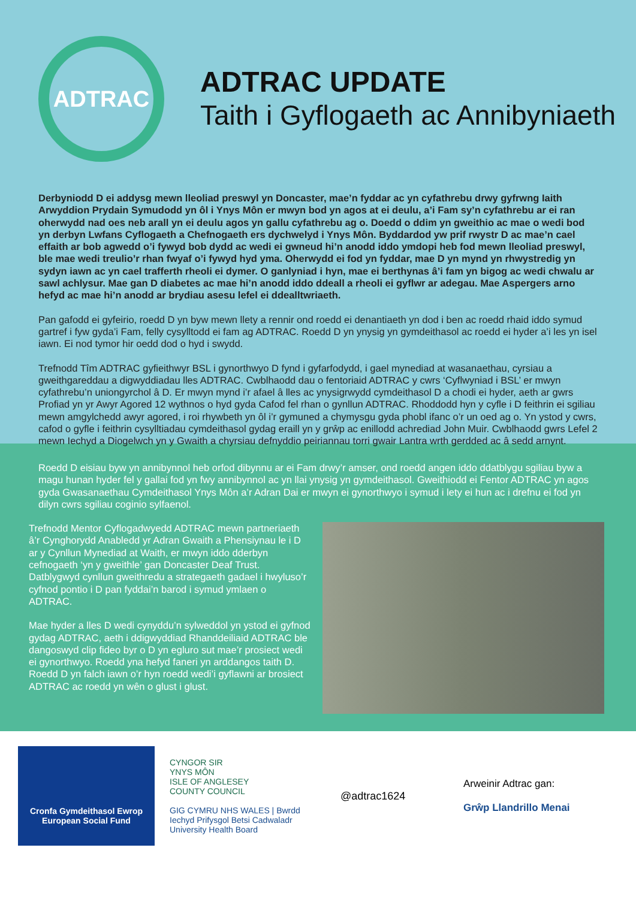ADTRAC
ADTRAC UPDATE
Taith i Gyflogaeth ac Annibyniaeth
Derbyniodd D ei addysg mewn lleoliad preswyl yn Doncaster, mae’n fyddar ac yn cyfathrebu drwy gyfrwng Iaith Arwyddion Prydain Symudodd yn ôl i Ynys Môn er mwyn bod yn agos at ei deulu, a’i Fam sy’n cyfathrebu ar ei ran oherwydd nad oes neb arall yn ei deulu agos yn gallu cyfathrebu ag o. Doedd o ddim yn gweithio ac mae o wedi bod yn derbyn Lwfans Cyflogaeth a Chefnogaeth ers dychwelyd i Ynys Môn. Byddardod yw prif rwystr D ac mae’n cael effaith ar bob agwedd o’i fywyd bob dydd ac wedi ei gwneud hi’n anodd iddo ymdopi heb fod mewn lleoliad preswyl, ble mae wedi treulio’r rhan fwyaf o’i fywyd hyd yma. Oherwydd ei fod yn fyddar, mae D yn mynd yn rhwystredig yn sydyn iawn ac yn cael trafferth rheoli ei dymer. O ganlyniad i hyn, mae ei berthynas â’i fam yn bigog ac wedi chwalu ar sawl achlysur. Mae gan D diabetes ac mae hi’n anodd iddo ddeall a rheoli ei gyflwr ar adegau. Mae Aspergers arno hefyd ac mae hi’n anodd ar brydiau asesu lefel ei ddealltwriaeth.
Pan gafodd ei gyfeirio, roedd D yn byw mewn llety a rennir ond roedd ei denantiaeth yn dod i ben ac roedd rhaid iddo symud gartref i fyw gyda’i Fam, felly cysylltodd ei fam ag ADTRAC. Roedd D yn ynysig yn gymdeithasol ac roedd ei hyder a’i les yn isel iawn. Ei nod tymor hir oedd dod o hyd i swydd.
Trefnodd Tîm ADTRAC gyfieithwyr BSL i gynorthwyo D fynd i gyfarfodydd, i gael mynediad at wasanaethau, cyrsiau a gweithgareddau a digwyddiadau lles ADTRAC. Cwblhaodd dau o fentoriaid ADTRAC y cwrs ‘Cyflwyniad i BSL’ er mwyn cyfathrebu’n uniongyrchol â D. Er mwyn mynd i’r afael â lles ac ynysigrwydd cymdeithasol D a chodi ei hyder, aeth ar gwrs Profiad yn yr Awyr Agored 12 wythnos o hyd gyda Cafod fel rhan o gynllun ADTRAC. Rhoddodd hyn y cyfle i D feithrin ei sgiliau mewn amgylchedd awyr agored, i roi rhywbeth yn ôl i’r gymuned a chymysgu gyda phobl ifanc o’r un oed ag o. Yn ystod y cwrs, cafod o gyfle i feithrin cysylltiadau cymdeithasol gydag eraill yn y grŵp ac enillodd achrediad John Muir. Cwblhaodd gwrs Lefel 2 mewn Iechyd a Diogelwch yn y Gwaith a chyrsiau defnyddio peiriannau torri gwair Lantra wrth gerdded ac â sedd arnynt.
Roedd D eisiau byw yn annibynnol heb orfod dibynnu ar ei Fam drwy’r amser, ond roedd angen iddo ddatblygu sgiliau byw a magu hunan hyder fel y gallai fod yn fwy annibynnol ac yn llai ynysig yn gymdeithasol. Gweithiodd ei Fentor ADTRAC yn agos gyda Gwasanaethau Cymdeithasol Ynys Môn a’r Adran Dai er mwyn ei gynorthwyo i symud i lety ei hun ac i drefnu ei fod yn dilyn cwrs sgiliau coginio sylfaenol.
Trefnodd Mentor Cyflogadwyedd ADTRAC mewn partneriaeth â’r Cynghorydd Anabledd yr Adran Gwaith a Phensiynau le i D ar y Cynllun Mynediad at Waith, er mwyn iddo dderbyn cefnogaeth ‘yn y gweithle’ gan Doncaster Deaf Trust. Datblygwyd cynllun gweithredu a strategaeth gadael i hwyluso’r cyfnod pontio i D pan fyddai’n barod i symud ymlaen o ADTRAC.
Mae hyder a lles D wedi cynyddu’n sylweddol yn ystod ei gyfnod gydag ADTRAC, aeth i ddigwyddiad Rhanddeiliaid ADTRAC ble dangoswyd clip fideo byr o D yn egluro sut mae’r prosiect wedi ei gynorthwyo. Roedd yna hefyd faneri yn arddangos taith D. Roedd D yn falch iawn o’r hyn roedd wedi’i gyflawni ar brosiect ADTRAC ac roedd yn wên o glust i glust.
Cronfa Gymdeithasol Ewrop
European Social Fund
CYNGOR SIR
YNYS MÔN
ISLE OF ANGLESEY
COUNTY COUNCIL
GIG CYMRU NHS WALES | Bwrdd Iechyd Prifysgol Betsi Cadwaladr University Health Board
@adtrac1624
Arweinir Adtrac gan:
Grŵp Llandrillo Menai